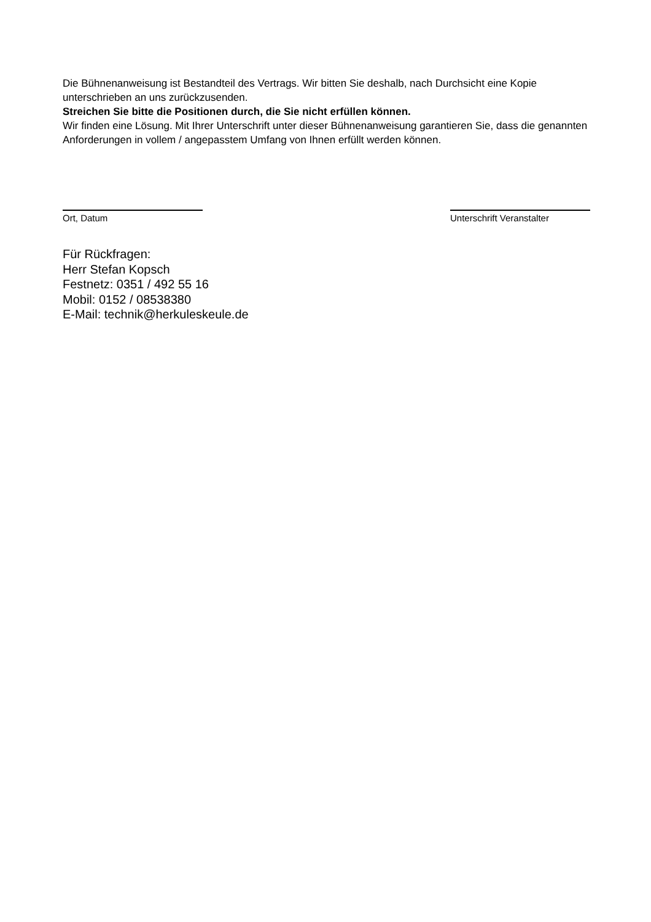Die Bühnenanweisung ist Bestandteil des Vertrags. Wir bitten Sie deshalb, nach Durchsicht eine Kopie unterschrieben an uns zurückzusenden.
Streichen Sie bitte die Positionen durch, die Sie nicht erfüllen können.
Wir finden eine Lösung. Mit Ihrer Unterschrift unter dieser Bühnenanweisung garantieren Sie, dass die genannten Anforderungen in vollem / angepasstem Umfang von Ihnen erfüllt werden können.
Ort, Datum Unterschrift Veranstalter
Für Rückfragen:
Herr Stefan Kopsch
Festnetz: 0351 / 492 55 16
Mobil: 0152 / 08538380
E-Mail: technik@herkuleskeule.de